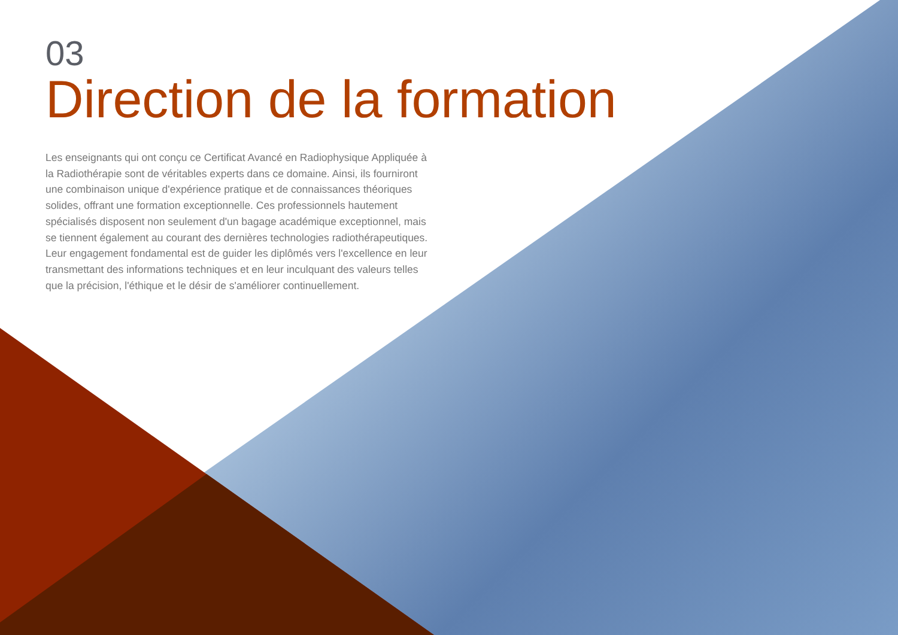03
Direction de la formation
Les enseignants qui ont conçu ce Certificat Avancé en Radiophysique Appliquée à la Radiothérapie sont de véritables experts dans ce domaine. Ainsi, ils fourniront une combinaison unique d'expérience pratique et de connaissances théoriques solides, offrant une formation exceptionnelle. Ces professionnels hautement spécialisés disposent non seulement d'un bagage académique exceptionnel, mais se tiennent également au courant des dernières technologies radiothérapeutiques. Leur engagement fondamental est de guider les diplômés vers l'excellence en leur transmettant des informations techniques et en leur inculquant des valeurs telles que la précision, l'éthique et le désir de s'améliorer continuellement.